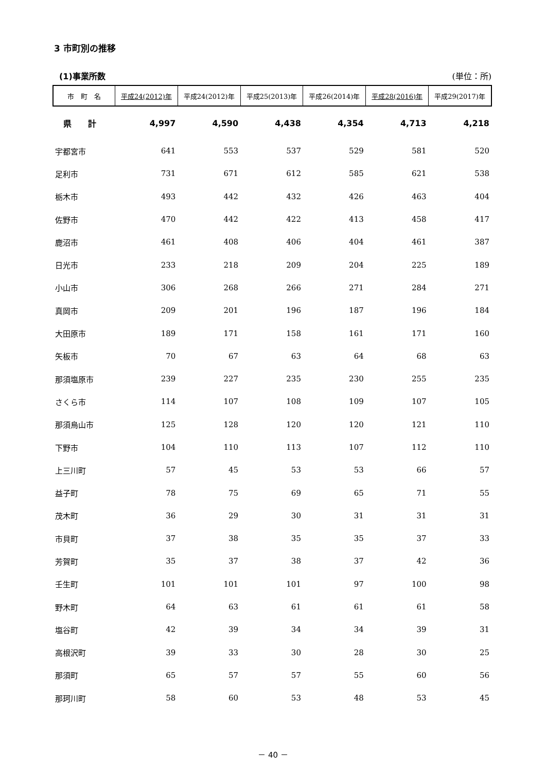3 市町別の推移
(1)事業所数 (単位：所)
| 市 町 名 | 平成24(2012)年 | 平成24(2012)年 | 平成25(2013)年 | 平成26(2014)年 | 平成28(2016)年 | 平成29(2017)年 |
| --- | --- | --- | --- | --- | --- | --- |
| 県 計 | 4,997 | 4,590 | 4,438 | 4,354 | 4,713 | 4,218 |
| 宇都宮市 | 641 | 553 | 537 | 529 | 581 | 520 |
| 足利市 | 731 | 671 | 612 | 585 | 621 | 538 |
| 栃木市 | 493 | 442 | 432 | 426 | 463 | 404 |
| 佐野市 | 470 | 442 | 422 | 413 | 458 | 417 |
| 鹿沼市 | 461 | 408 | 406 | 404 | 461 | 387 |
| 日光市 | 233 | 218 | 209 | 204 | 225 | 189 |
| 小山市 | 306 | 268 | 266 | 271 | 284 | 271 |
| 真岡市 | 209 | 201 | 196 | 187 | 196 | 184 |
| 大田原市 | 189 | 171 | 158 | 161 | 171 | 160 |
| 矢板市 | 70 | 67 | 63 | 64 | 68 | 63 |
| 那須塩原市 | 239 | 227 | 235 | 230 | 255 | 235 |
| さくら市 | 114 | 107 | 108 | 109 | 107 | 105 |
| 那須烏山市 | 125 | 128 | 120 | 120 | 121 | 110 |
| 下野市 | 104 | 110 | 113 | 107 | 112 | 110 |
| 上三川町 | 57 | 45 | 53 | 53 | 66 | 57 |
| 益子町 | 78 | 75 | 69 | 65 | 71 | 55 |
| 茂木町 | 36 | 29 | 30 | 31 | 31 | 31 |
| 市貝町 | 37 | 38 | 35 | 35 | 37 | 33 |
| 芳賀町 | 35 | 37 | 38 | 37 | 42 | 36 |
| 壬生町 | 101 | 101 | 101 | 97 | 100 | 98 |
| 野木町 | 64 | 63 | 61 | 61 | 61 | 58 |
| 塩谷町 | 42 | 39 | 34 | 34 | 39 | 31 |
| 高根沢町 | 39 | 33 | 30 | 28 | 30 | 25 |
| 那須町 | 65 | 57 | 57 | 55 | 60 | 56 |
| 那珂川町 | 58 | 60 | 53 | 48 | 53 | 45 |
－ 40 －